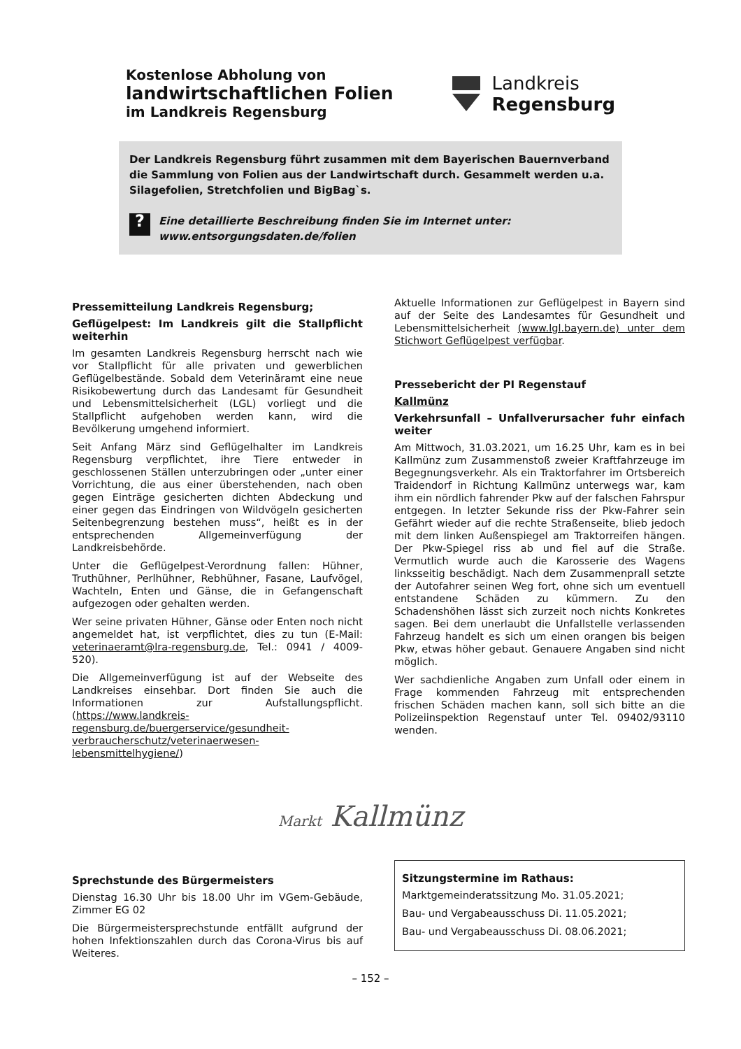Kostenlose Abholung von
landwirtschaftlichen Folien
im Landkreis Regensburg
Landkreis
Regensburg
Der Landkreis Regensburg führt zusammen mit dem Bayerischen Bauernverband die Sammlung von Folien aus der Landwirtschaft durch. Gesammelt werden u.a. Silagefolien, Stretchfolien und BigBag`s.
?
Eine detaillierte Beschreibung finden Sie im Internet unter:
www.entsorgungsdaten.de/folien
Pressemitteilung Landkreis Regensburg;
Geflügelpest: Im Landkreis gilt die Stallpflicht weiterhin
Im gesamten Landkreis Regensburg herrscht nach wie vor Stallpflicht für alle privaten und gewerblichen Geflügelbestände. Sobald dem Veterinäramt eine neue Risikobewertung durch das Landesamt für Gesundheit und Lebensmittelsicherheit (LGL) vorliegt und die Stallpflicht aufgehoben werden kann, wird die Bevölkerung umgehend informiert.
Seit Anfang März sind Geflügelhalter im Landkreis Regensburg verpflichtet, ihre Tiere entweder in geschlossenen Ställen unterzubringen oder „unter einer Vorrichtung, die aus einer überstehenden, nach oben gegen Einträge gesicherten dichten Abdeckung und einer gegen das Eindringen von Wildvögeln gesicherten Seitenbegrenzung bestehen muss“, heißt es in der entsprechenden Allgemeinverfügung der Landkreisbehörde.
Unter die Geflügelpest-Verordnung fallen: Hühner, Truthühner, Perlhühner, Rebhühner, Fasane, Laufvögel, Wachteln, Enten und Gänse, die in Gefangenschaft aufgezogen oder gehalten werden.
Wer seine privaten Hühner, Gänse oder Enten noch nicht angemeldet hat, ist verpflichtet, dies zu tun (E-Mail: veterinaeramt@lra-regensburg.de, Tel.: 0941 / 4009-520).
Die Allgemeinverfügung ist auf der Webseite des Landkreises einsehbar. Dort finden Sie auch die Informationen zur Aufstallungspflicht. (https://www.landkreis-regensburg.de/buergerservice/gesundheit-verbraucherschutz/veterinaerwesen-lebensmittelhygiene/)
Aktuelle Informationen zur Geflügelpest in Bayern sind auf der Seite des Landesamtes für Gesundheit und Lebensmittelsicherheit (www.lgl.bayern.de) unter dem Stichwort Geflügelpest verfügbar.
Pressebericht der PI Regenstauf
Kallmünz
Verkehrsunfall – Unfallverursacher fuhr einfach weiter
Am Mittwoch, 31.03.2021, um 16.25 Uhr, kam es in bei Kallmünz zum Zusammenstoß zweier Kraftfahrzeuge im Begegnungsverkehr. Als ein Traktorfahrer im Ortsbereich Traidendorf in Richtung Kallmünz unterwegs war, kam ihm ein nördlich fahrender Pkw auf der falschen Fahrspur entgegen. In letzter Sekunde riss der Pkw-Fahrer sein Gefährt wieder auf die rechte Straßenseite, blieb jedoch mit dem linken Außenspiegel am Traktorreifen hängen. Der Pkw-Spiegel riss ab und fiel auf die Straße. Vermutlich wurde auch die Karosserie des Wagens linksseitig beschädigt. Nach dem Zusammenprall setzte der Autofahrer seinen Weg fort, ohne sich um eventuell entstandene Schäden zu kümmern. Zu den Schadenshöhen lässt sich zurzeit noch nichts Konkretes sagen. Bei dem unerlaubt die Unfallstelle verlassenden Fahrzeug handelt es sich um einen orangen bis beigen Pkw, etwas höher gebaut. Genauere Angaben sind nicht möglich.
Wer sachdienliche Angaben zum Unfall oder einem in Frage kommenden Fahrzeug mit entsprechenden frischen Schäden machen kann, soll sich bitte an die Polizeiinspektion Regenstauf unter Tel. 09402/93110 wenden.
Markt Kallmünz
Sprechstunde des Bürgermeisters
Dienstag 16.30 Uhr bis 18.00 Uhr im VGem-Gebäude, Zimmer EG 02
Die Bürgermeistersprechstunde entfällt aufgrund der hohen Infektionszahlen durch das Corona-Virus bis auf Weiteres.
Sitzungstermine im Rathaus:
Marktgemeinderatssitzung Mo. 31.05.2021;
Bau- und Vergabeausschuss Di. 11.05.2021;
Bau- und Vergabeausschuss Di. 08.06.2021;
– 152 –